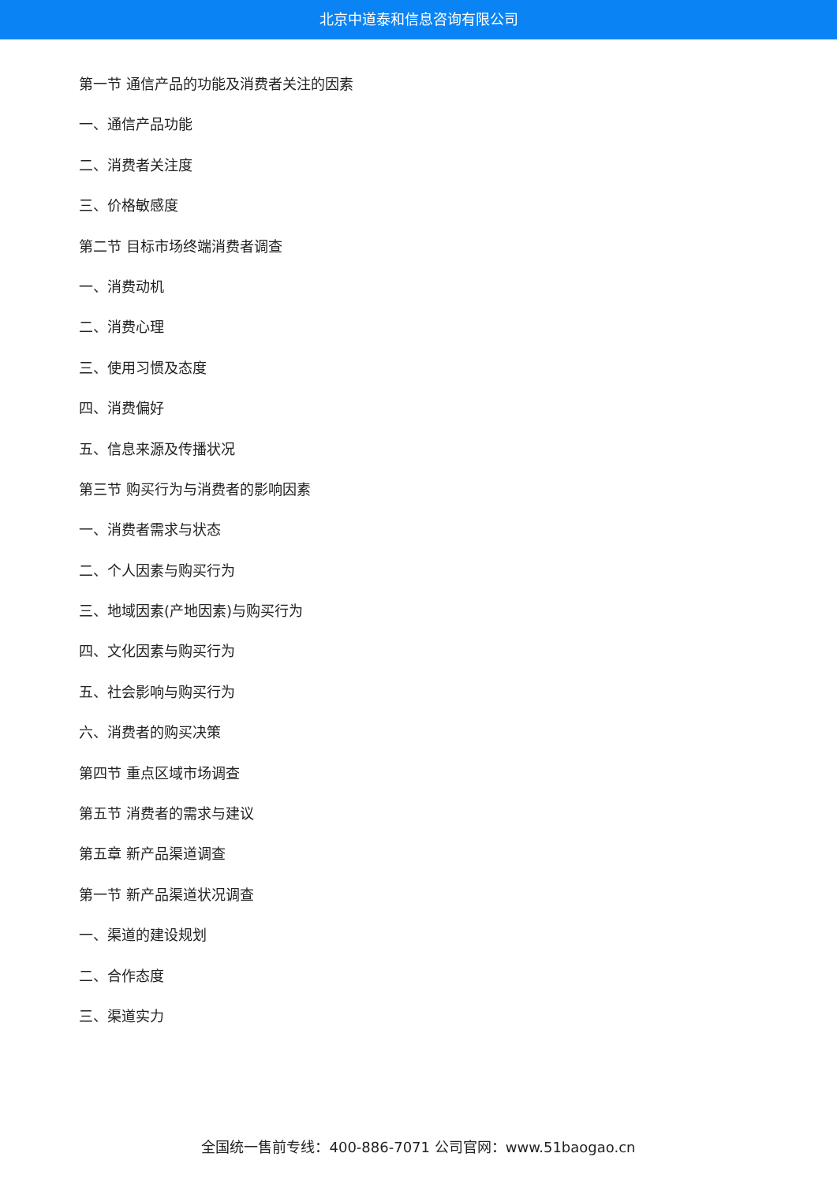北京中道泰和信息咨询有限公司
第一节 通信产品的功能及消费者关注的因素
一、通信产品功能
二、消费者关注度
三、价格敏感度
第二节 目标市场终端消费者调查
一、消费动机
二、消费心理
三、使用习惯及态度
四、消费偏好
五、信息来源及传播状况
第三节 购买行为与消费者的影响因素
一、消费者需求与状态
二、个人因素与购买行为
三、地域因素(产地因素)与购买行为
四、文化因素与购买行为
五、社会影响与购买行为
六、消费者的购买决策
第四节 重点区域市场调查
第五节 消费者的需求与建议
第五章 新产品渠道调查
第一节 新产品渠道状况调查
一、渠道的建设规划
二、合作态度
三、渠道实力
全国统一售前专线：400-886-7071 公司官网：www.51baogao.cn